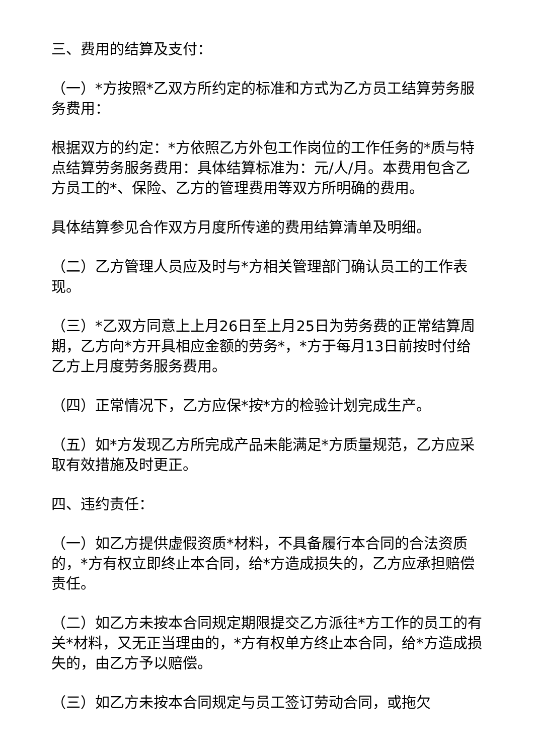三、费用的结算及支付：
（一）*方按照*乙双方所约定的标准和方式为乙方员工结算劳务服务费用：
根据双方的约定：*方依照乙方外包工作岗位的工作任务的*质与特点结算劳务服务费用：具体结算标准为：元/人/月。本费用包含乙方员工的*、保险、乙方的管理费用等双方所明确的费用。
具体结算参见合作双方月度所传递的费用结算清单及明细。
（二）乙方管理人员应及时与*方相关管理部门确认员工的工作表现。
（三）*乙双方同意上上月26日至上月25日为劳务费的正常结算周期，乙方向*方开具相应金额的劳务*，*方于每月13日前按时付给乙方上月度劳务服务费用。
（四）正常情况下，乙方应保*按*方的检验计划完成生产。
（五）如*方发现乙方所完成产品未能满足*方质量规范，乙方应采取有效措施及时更正。
四、违约责任：
（一）如乙方提供虚假资质*材料，不具备履行本合同的合法资质的，*方有权立即终止本合同，给*方造成损失的，乙方应承担赔偿责任。
（二）如乙方未按本合同规定期限提交乙方派往*方工作的员工的有关*材料，又无正当理由的，*方有权单方终止本合同，给*方造成损失的，由乙方予以赔偿。
（三）如乙方未按本合同规定与员工签订劳动合同，或拖欠